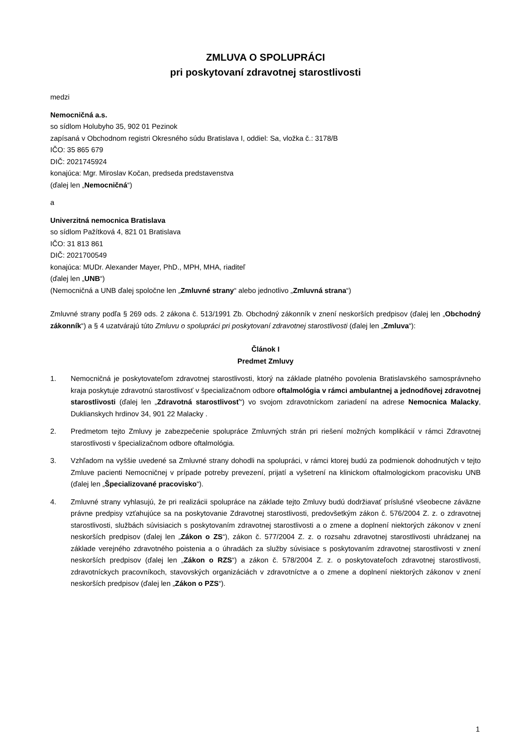ZMLUVA O SPOLUPRÁCI
pri poskytovaní zdravotnej starostlivosti
medzi
Nemocničná a.s.
so sídlom Holubyho 35, 902 01 Pezinok
zapísaná v Obchodnom registri Okresného súdu Bratislava I, oddiel: Sa, vložka č.: 3178/B
IČO: 35 865 679
DIČ: 2021745924
konajúca: Mgr. Miroslav Kočan, predseda predstavenstva
(ďalej len „Nemocničná“)
a
Univerzitná nemocnica Bratislava
so sídlom Pažítková 4, 821 01 Bratislava
IČO: 31 813 861
DIČ: 2021700549
konajúca: MUDr. Alexander Mayer, PhD., MPH, MHA, riaditeľ
(ďalej len „UNB“)
(Nemocničná a UNB ďalej spoločne len „Zmluvné strany“ alebo jednotlivo „Zmluvná strana“)
Zmluvné strany podľa § 269 ods. 2 zákona č. 513/1991 Zb. Obchodný zákonník v znení neskorších predpisov (ďalej len „Obchodný zákonník“) a § 4 uzatvárajú túto Zmluvu o spolupráci pri poskytovaní zdravotnej starostlivosti (ďalej len „Zmluva“):
Článok I
Predmet Zmluvy
1. Nemocničná je poskytovateľom zdravotnej starostlivosti, ktorý na základe platného povolenia Bratislavského samosprávneho kraja poskytuje zdravotnú starostlivosť v špecializačnom odbore oftalmológia v rámci ambulantnej a jednodňovej zdravotnej starostlivosti (ďalej len „Zdravotná starostlivosť“) vo svojom zdravotníckom zariadení na adrese Nemocnica Malacky, Duklianskych hrdinov 34, 901 22 Malacky .
2. Predmetom tejto Zmluvy je zabezpečenie spolupráce Zmluvných strán pri riešení možných komplikácií v rámci Zdravotnej starostlivosti v špecializačnom odbore oftalmológia.
3. Vzhľadom na vyššie uvedené sa Zmluvné strany dohodli na spolupráci, v rámci ktorej budú za podmienok dohodnutých v tejto Zmluve pacienti Nemocničnej v prípade potreby prevezení, prijatí a vyšetrení na klinickom oftalmologickom pracovisku UNB (ďalej len „Špecializované pracovisko“).
4. Zmluvné strany vyhlasujú, že pri realizácii spolupráce na základe tejto Zmluvy budú dodržiavať príslušné všeobecne záväzne právne predpisy vzťahujúce sa na poskytovanie Zdravotnej starostlivosti, predovšetkým zákon č. 576/2004 Z. z. o zdravotnej starostlivosti, službách súvisiacich s poskytovaním zdravotnej starostlivosti a o zmene a doplnení niektorých zákonov v znení neskorších predpisov (ďalej len „Zákon o ZS“), zákon č. 577/2004 Z. z. o rozsahu zdravotnej starostlivosti uhrádzanej na základe verejného zdravotného poistenia a o úhradách za služby súvisiace s poskytovaním zdravotnej starostlivosti v znení neskorších predpisov (ďalej len „Zákon o RZS“) a zákon č. 578/2004 Z. z. o poskytovateľoch zdravotnej starostlivosti, zdravotníckych pracovníkoch, stavovských organizáciách v zdravotníctve a o zmene a doplnení niektorých zákonov v znení neskorších predpisov (ďalej len „Zákon o PZS“).
1